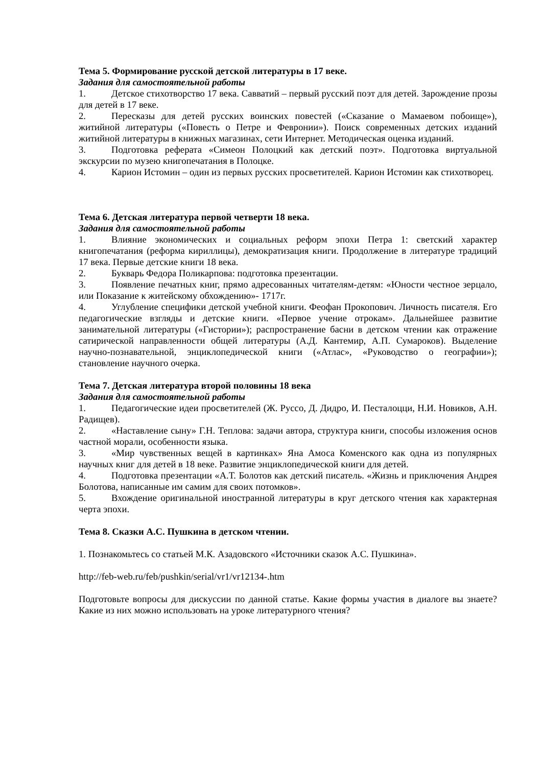Тема 5. Формирование русской детской литературы в 17 веке.
Задания для самостоятельной работы
1. Детское стихотворство 17 века. Савватий – первый русский поэт для детей. Зарождение прозы для детей в 17 веке.
2. Пересказы для детей русских воинских повестей («Сказание о Мамаевом побоище»), житийной литературы («Повесть о Петре и Февронии»). Поиск современных детских изданий житийной литературы в книжных магазинах, сети Интернет. Методическая оценка изданий.
3. Подготовка реферата «Симеон Полоцкий как детский поэт». Подготовка виртуальной экскурсии по музею книгопечатания в Полоцке.
4. Карион Истомин – один из первых русских просветителей. Карион Истомин как стихотворец.
Тема 6. Детская литература первой четверти 18 века.
Задания для самостоятельной работы
1. Влияние экономических и социальных реформ эпохи Петра 1: светский характер книгопечатания (реформа кириллицы), демократизация книги. Продолжение в литературе традиций 17 века. Первые детские книги 18 века.
2. Букварь Федора Поликарпова: подготовка презентации.
3. Появление печатных книг, прямо адресованных читателям-детям: «Юности честное зерцало, или Показание к житейскому обхождению»- 1717г.
4. Углубление специфики детской учебной книги. Феофан Прокопович. Личность писателя. Его педагогические взгляды и детские книги. «Первое учение отрокам». Дальнейшее развитие занимательной литературы («Гистории»); распространение басни в детском чтении как отражение сатирической направленности общей литературы (А.Д. Кантемир, А.П. Сумароков). Выделение научно-познавательной, энциклопедической книги («Атлас», «Руководство о географии»); становление научного очерка.
Тема 7. Детская литература второй половины 18 века
Задания для самостоятельной работы
1. Педагогические идеи просветителей (Ж. Руссо, Д. Дидро, И. Песталоцци, Н.И. Новиков, А.Н. Радищев).
2. «Наставление сыну» Г.Н. Теплова: задачи автора, структура книги, способы изложения основ частной морали, особенности языка.
3. «Мир чувственных вещей в картинках» Яна Амоса Коменского как одна из популярных научных книг для детей в 18 веке. Развитие энциклопедической книги для детей.
4. Подготовка презентации «А.Т. Болотов как детский писатель. «Жизнь и приключения Андрея Болотова, написанные им самим для своих потомков».
5. Вхождение оригинальной иностранной литературы в круг детского чтения как характерная черта эпохи.
Тема 8. Сказки А.С. Пушкина в детском чтении.
1. Познакомьтесь со статьей М.К. Азадовского «Источники сказок А.С. Пушкина».
http://feb-web.ru/feb/pushkin/serial/vr1/vr12134-.htm
Подготовьте вопросы для дискуссии по данной статье. Какие формы участия в диалоге вы знаете? Какие из них можно использовать на уроке литературного чтения?